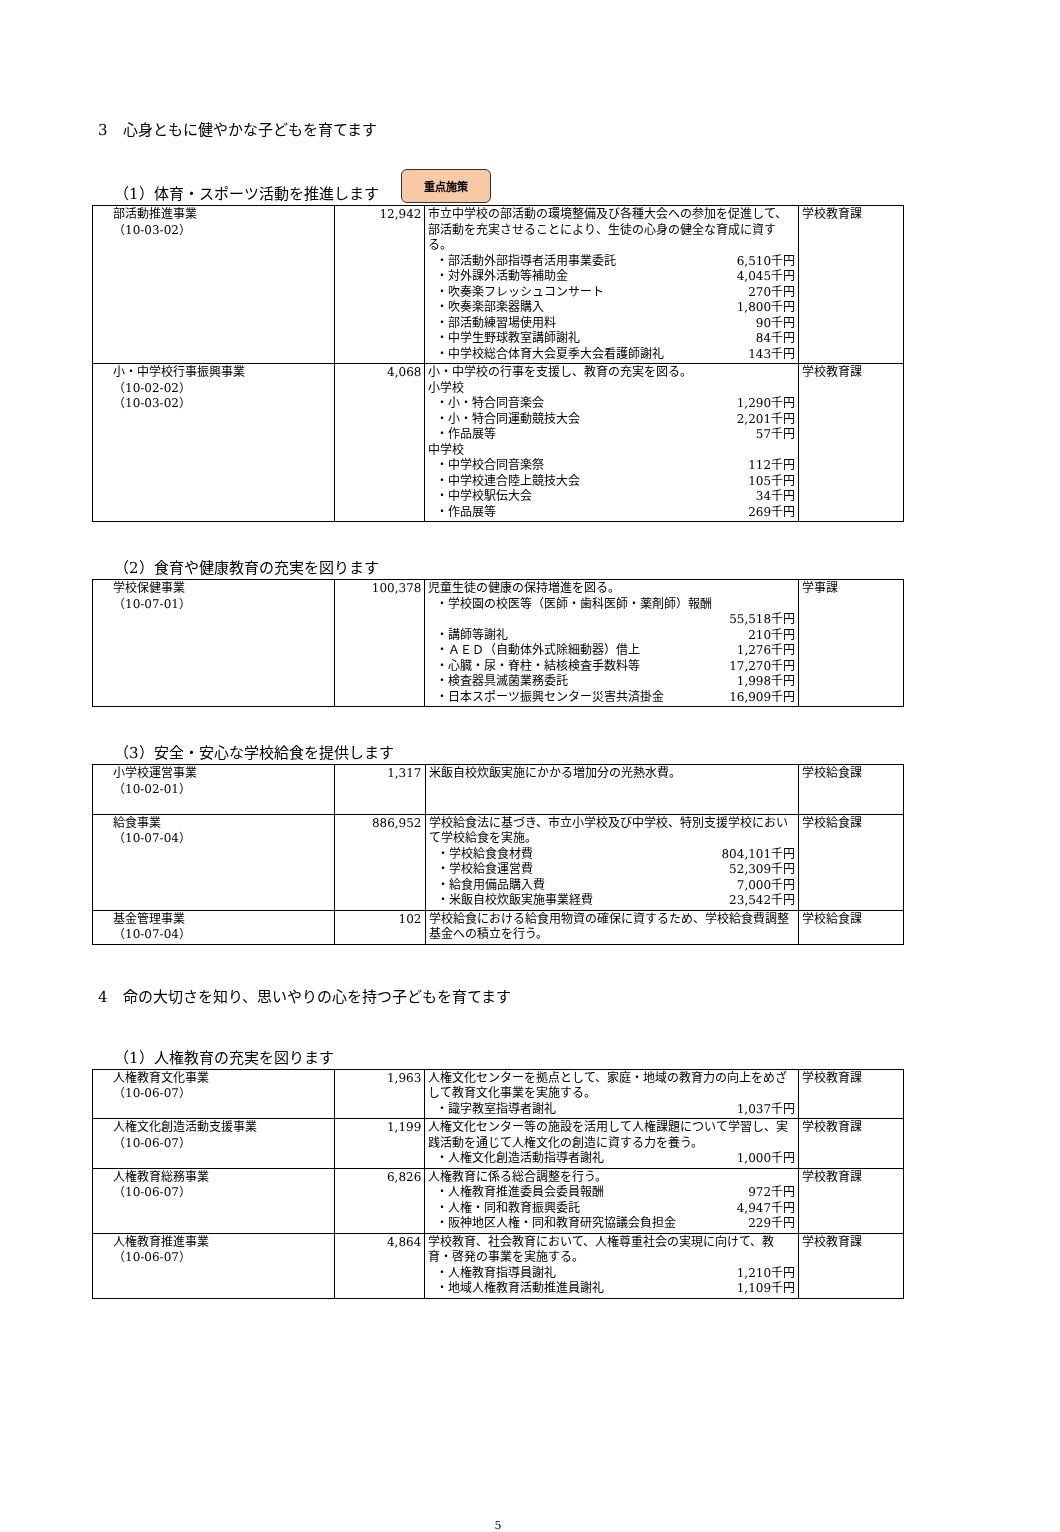3　心身ともに健やかな子どもを育てます
（1）体育・スポーツ活動を推進します 重点施策
| 部活動推進事業 （10-03-02） | 12,942 | 市立中学校の部活動の環境整備及び各種大会への参加を促進して、部活動を充実させることにより、生徒の心身の健全な育成に資する。 ・部活動外部指導者活用事業委託 6,510千円 ・対外課外活動等補助金 4,045千円 ・吹奏楽フレッシュコンサート 270千円 ・吹奏楽部楽器購入 1,800千円 ・部活動練習場使用料 90千円 ・中学生野球教室講師謝礼 84千円 ・中学校総合体育大会夏季大会看護師謝礼 143千円 | 学校教育課 |
| 小・中学校行事振興事業 （10-02-02） （10-03-02） | 4,068 | 小・中学校の行事を支援し、教育の充実を図る。 小学校 ・小・特合同音楽会 1,290千円 ・小・特合同運動競技大会 2,201千円 ・作品展等 57千円 中学校 ・中学校合同音楽祭 112千円 ・中学校連合陸上競技大会 105千円 ・中学校駅伝大会 34千円 ・作品展等 269千円 | 学校教育課 |
（2）食育や健康教育の充実を図ります
| 学校保健事業 （10-07-01） | 100,378 | 児童生徒の健康の保持増進を図る。 ・学校園の校医等（医師・歯科医師・薬剤師）報酬 55,518千円 ・講師等謝礼 210千円 ・ＡＥＤ（自動体外式除細動器）借上 1,276千円 ・心臓・尿・脊柱・結核検査手数料等 17,270千円 ・検査器具滅菌業務委託 1,998千円 ・日本スポーツ振興センター災害共済掛金 16,909千円 | 学事課 |
（3）安全・安心な学校給食を提供します
| 小学校運営事業 （10-02-01） | 1,317 | 米飯自校炊飯実施にかかる増加分の光熱水費。 | 学校給食課 |
| 給食事業 （10-07-04） | 886,952 | 学校給食法に基づき、市立小学校及び中学校、特別支援学校において学校給食を実施。 ・学校給食食材費 804,101千円 ・学校給食運営費 52,309千円 ・給食用備品購入費 7,000千円 ・米飯自校炊飯実施事業経費 23,542千円 | 学校給食課 |
| 基金管理事業 （10-07-04） | 102 | 学校給食における給食用物資の確保に資するため、学校給食費調整基金への積立を行う。 | 学校給食課 |
4　命の大切さを知り、思いやりの心を持つ子どもを育てます
（1）人権教育の充実を図ります
| 人権教育文化事業 （10-06-07） | 1,963 | 人権文化センターを拠点として、家庭・地域の教育力の向上をめざして教育文化事業を実施する。 ・識字教室指導者謝礼 1,037千円 | 学校教育課 |
| 人権文化創造活動支援事業 （10-06-07） | 1,199 | 人権文化センター等の施設を活用して人権課題について学習し、実践活動を通じて人権文化の創造に資する力を養う。 ・人権文化創造活動指導者謝礼 1,000千円 | 学校教育課 |
| 人権教育総務事業 （10-06-07） | 6,826 | 人権教育に係る総合調整を行う。 ・人権教育推進委員会委員報酬 972千円 ・人権・同和教育振興委託 4,947千円 ・阪神地区人権・同和教育研究協議会負担金 229千円 | 学校教育課 |
| 人権教育推進事業 （10-06-07） | 4,864 | 学校教育、社会教育において、人権尊重社会の実現に向けて、教育・啓発の事業を実施する。 ・人権教育指導員謝礼 1,210千円 ・地域人権教育活動推進員謝礼 1,109千円 | 学校教育課 |
5